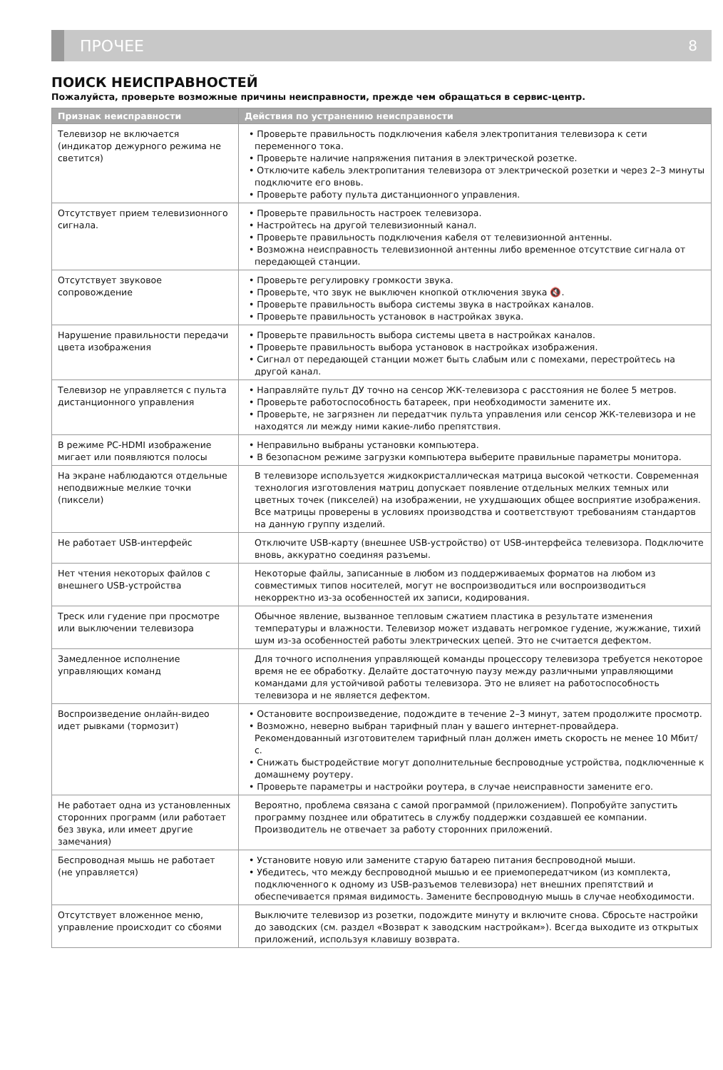ПРОЧЕЕ 8
ПОИСК НЕИСПРАВНОСТЕЙ
Пожалуйста, проверьте возможные причины неисправности, прежде чем обращаться в сервис-центр.
| Признак неисправности | Действия по устранению неисправности |
| --- | --- |
| Телевизор не включается (индикатор дежурного режима не светится) | • Проверьте правильность подключения кабеля электропитания телевизора к сети переменного тока. • Проверьте наличие напряжения питания в электрической розетке. • Отключите кабель электропитания телевизора от электрической розетки и через 2–3 минуты подключите его вновь. • Проверьте работу пульта дистанционного управления. |
| Отсутствует прием телевизионного сигнала. | • Проверьте правильность настроек телевизора. • Настройтесь на другой телевизионный канал. • Проверьте правильность подключения кабеля от телевизионной антенны. • Возможна неисправность телевизионной антенны либо временное отсутствие сигнала от передающей станции. |
| Отсутствует звуковое сопровождение | • Проверьте регулировку громкости звука. • Проверьте, что звук не выключен кнопкой отключения звука 🔇. • Проверьте правильность выбора системы звука в настройках каналов. • Проверьте правильность установок в настройках звука. |
| Нарушение правильности передачи цвета изображения | • Проверьте правильность выбора системы цвета в настройках каналов. • Проверьте правильность выбора установок в настройках изображения. • Сигнал от передающей станции может быть слабым или с помехами, перестройтесь на другой канал. |
| Телевизор не управляется с пульта дистанционного управления | • Направляйте пульт ДУ точно на сенсор ЖК-телевизора с расстояния не более 5 метров. • Проверьте работоспособность батареек, при необходимости замените их. • Проверьте, не загрязнен ли передатчик пульта управления или сенсор ЖК-телевизора и не находятся ли между ними какие-либо препятствия. |
| В режиме PC-HDMI изображение мигает или появляются полосы | • Неправильно выбраны установки компьютера. • В безопасном режиме загрузки компьютера выберите правильные параметры монитора. |
| На экране наблюдаются отдельные неподвижные мелкие точки (пиксели) | В телевизоре используется жидкокристаллическая матрица высокой четкости. Современная технология изготовления матриц допускает появление отдельных мелких темных или цветных точек (пикселей) на изображении, не ухудшающих общее восприятие изображения. Все матрицы проверены в условиях производства и соответствуют требованиям стандартов на данную группу изделий. |
| Не работает USB-интерфейс | Отключите USB-карту (внешнее USB-устройство) от USB-интерфейса телевизора. Подключите вновь, аккуратно соединяя разъемы. |
| Нет чтения некоторых файлов с внешнего USB-устройства | Некоторые файлы, записанные в любом из поддерживаемых форматов на любом из совместимых типов носителей, могут не воспроизводиться или воспроизводиться некорректно из-за особенностей их записи, кодирования. |
| Треск или гудение при просмотре или выключении телевизора | Обычное явление, вызванное тепловым сжатием пластика в результате изменения температуры и влажности. Телевизор может издавать негромкое гудение, жужжание, тихий шум из-за особенностей работы электрических цепей. Это не считается дефектом. |
| Замедленное исполнение управляющих команд | Для точного исполнения управляющей команды процессору телевизора требуется некоторое время не ее обработку. Делайте достаточную паузу между различными управляющими командами для устойчивой работы телевизора. Это не влияет на работоспособность телевизора и не является дефектом. |
| Воспроизведение онлайн-видео идет рывками (тормозит) | • Остановите воспроизведение, подождите в течение 2–3 минут, затем продолжите просмотр. • Возможно, неверно выбран тарифный план у вашего интернет-провайдера. Рекомендованный изготовителем тарифный план должен иметь скорость не менее 10 Мбит/с. • Снижать быстродействие могут дополнительные беспроводные устройства, подключенные к домашнему роутеру. • Проверьте параметры и настройки роутера, в случае неисправности замените его. |
| Не работает одна из установленных сторонних программ (или работает без звука, или имеет другие замечания) | Вероятно, проблема связана с самой программой (приложением). Попробуйте запустить программу позднее или обратитесь в службу поддержки создавшей ее компании. Производитель не отвечает за работу сторонних приложений. |
| Беспроводная мышь не работает (не управляется) | • Установите новую или замените старую батарею питания беспроводной мыши. • Убедитесь, что между беспроводной мышью и ее приемопередатчиком (из комплекта, подключенного к одному из USB-разъемов телевизора) нет внешних препятствий и обеспечивается прямая видимость. Замените беспроводную мышь в случае необходимости. |
| Отсутствует вложенное меню, управление происходит со сбоями | Выключите телевизор из розетки, подождите минуту и включите снова. Сбросьте настройки до заводских (см. раздел «Возврат к заводским настройкам»). Всегда выходите из открытых приложений, используя клавишу возврата. |